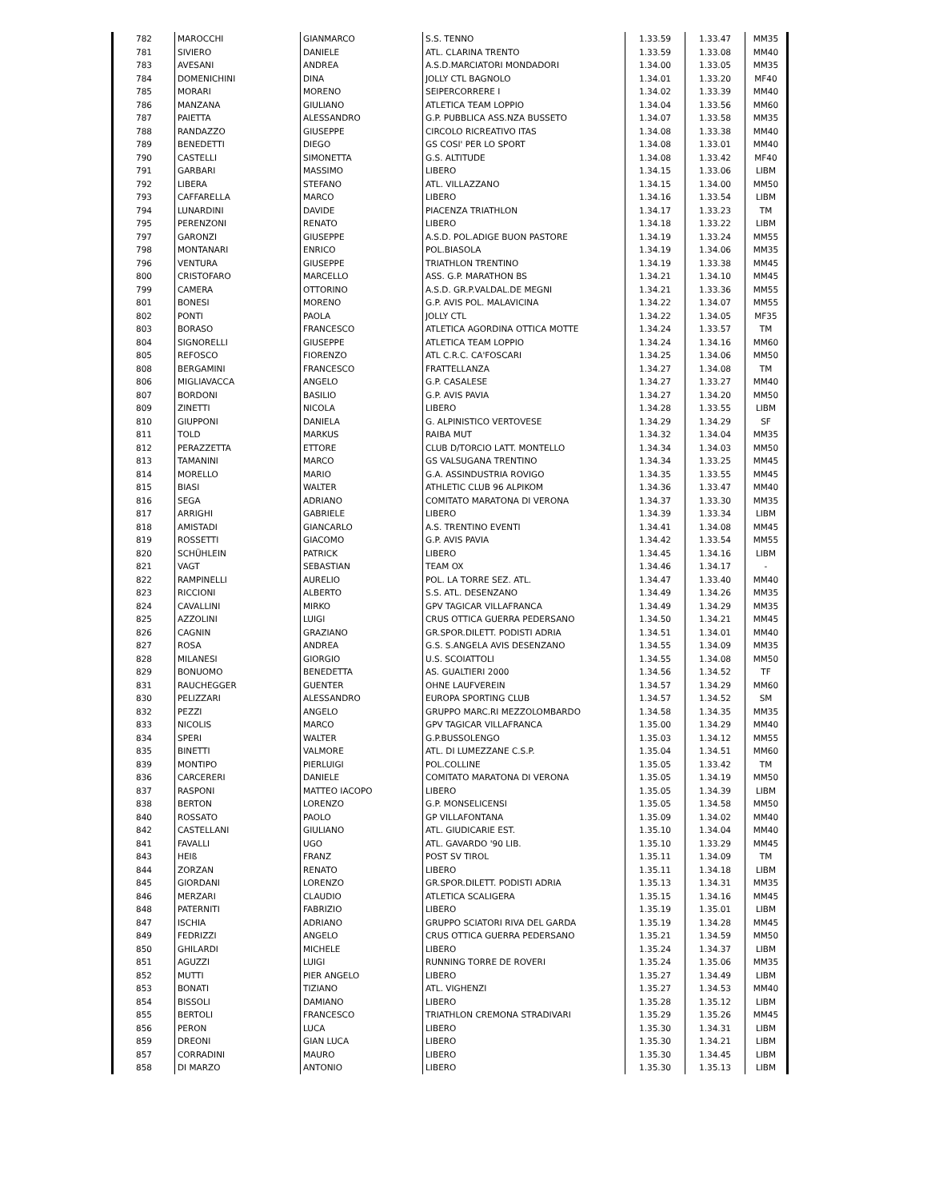| 782 | MAROCCHI | GIANMARCO | S.S. TENNO | 1.33.59 | 1.33.47 | MM35 |
| 781 | SIVIERO | DANIELE | ATL. CLARINA TRENTO | 1.33.59 | 1.33.08 | MM40 |
| 783 | AVESANI | ANDREA | A.S.D.MARCIATORI MONDADORI | 1.34.00 | 1.33.05 | MM35 |
| 784 | DOMENICHINI | DINA | JOLLY CTL BAGNOLO | 1.34.01 | 1.33.20 | MF40 |
| 785 | MORARI | MORENO | SEIPERCORRERE I | 1.34.02 | 1.33.39 | MM40 |
| 786 | MANZANA | GIULIANO | ATLETICA TEAM LOPPIO | 1.34.04 | 1.33.56 | MM60 |
| 787 | PAIETTA | ALESSANDRO | G.P. PUBBLICA ASS.NZA BUSSETO | 1.34.07 | 1.33.58 | MM35 |
| 788 | RANDAZZO | GIUSEPPE | CIRCOLO RICREATIVO ITAS | 1.34.08 | 1.33.38 | MM40 |
| 789 | BENEDETTI | DIEGO | GS COSI' PER LO SPORT | 1.34.08 | 1.33.01 | MM40 |
| 790 | CASTELLI | SIMONETTA | G.S. ALTITUDE | 1.34.08 | 1.33.42 | MF40 |
| 791 | GARBARI | MASSIMO | LIBERO | 1.34.15 | 1.33.06 | LIBM |
| 792 | LIBERA | STEFANO | ATL. VILLAZZANO | 1.34.15 | 1.34.00 | MM50 |
| 793 | CAFFARELLA | MARCO | LIBERO | 1.34.16 | 1.33.54 | LIBM |
| 794 | LUNARDINI | DAVIDE | PIACENZA TRIATHLON | 1.34.17 | 1.33.23 | TM |
| 795 | PERENZONI | RENATO | LIBERO | 1.34.18 | 1.33.22 | LIBM |
| 797 | GARONZI | GIUSEPPE | A.S.D. POL.ADIGE BUON PASTORE | 1.34.19 | 1.33.24 | MM55 |
| 798 | MONTANARI | ENRICO | POL.BIASOLA | 1.34.19 | 1.34.06 | MM35 |
| 796 | VENTURA | GIUSEPPE | TRIATHLON TRENTINO | 1.34.19 | 1.33.38 | MM45 |
| 800 | CRISTOFARO | MARCELLO | ASS. G.P. MARATHON BS | 1.34.21 | 1.34.10 | MM45 |
| 799 | CAMERA | OTTORINO | A.S.D. GR.P.VALDAL.DE MEGNI | 1.34.21 | 1.33.36 | MM55 |
| 801 | BONESI | MORENO | G.P. AVIS POL. MALAVICINA | 1.34.22 | 1.34.07 | MM55 |
| 802 | PONTI | PAOLA | JOLLY CTL | 1.34.22 | 1.34.05 | MF35 |
| 803 | BORASO | FRANCESCO | ATLETICA AGORDINA OTTICA MOTTE | 1.34.24 | 1.33.57 | TM |
| 804 | SIGNORELLI | GIUSEPPE | ATLETICA TEAM LOPPIO | 1.34.24 | 1.34.16 | MM60 |
| 805 | REFOSCO | FIORENZO | ATL C.R.C. CA'FOSCARI | 1.34.25 | 1.34.06 | MM50 |
| 808 | BERGAMINI | FRANCESCO | FRATTELLANZA | 1.34.27 | 1.34.08 | TM |
| 806 | MIGLIAVACCA | ANGELO | G.P. CASALESE | 1.34.27 | 1.33.27 | MM40 |
| 807 | BORDONI | BASILIO | G.P. AVIS PAVIA | 1.34.27 | 1.34.20 | MM50 |
| 809 | ZINETTI | NICOLA | LIBERO | 1.34.28 | 1.33.55 | LIBM |
| 810 | GIUPPONI | DANIELA | G. ALPINISTICO VERTOVESE | 1.34.29 | 1.34.29 | SF |
| 811 | TOLD | MARKUS | RAIBA MUT | 1.34.32 | 1.34.04 | MM35 |
| 812 | PERAZZETTA | ETTORE | CLUB D/TORCIO LATT. MONTELLO | 1.34.34 | 1.34.03 | MM50 |
| 813 | TAMANINI | MARCO | GS VALSUGANA TRENTINO | 1.34.34 | 1.33.25 | MM45 |
| 814 | MORELLO | MARIO | G.A. ASSINDUSTRIA ROVIGO | 1.34.35 | 1.33.55 | MM45 |
| 815 | BIASI | WALTER | ATHLETIC CLUB 96 ALPIKOM | 1.34.36 | 1.33.47 | MM40 |
| 816 | SEGA | ADRIANO | COMITATO MARATONA DI VERONA | 1.34.37 | 1.33.30 | MM35 |
| 817 | ARRIGHI | GABRIELE | LIBERO | 1.34.39 | 1.33.34 | LIBM |
| 818 | AMISTADI | GIANCARLO | A.S. TRENTINO EVENTI | 1.34.41 | 1.34.08 | MM45 |
| 819 | ROSSETTI | GIACOMO | G.P. AVIS PAVIA | 1.34.42 | 1.33.54 | MM55 |
| 820 | SCHÜHLEIN | PATRICK | LIBERO | 1.34.45 | 1.34.16 | LIBM |
| 821 | VAGT | SEBASTIAN | TEAM OX | 1.34.46 | 1.34.17 | - |
| 822 | RAMPINELLI | AURELIO | POL. LA TORRE SEZ. ATL. | 1.34.47 | 1.33.40 | MM40 |
| 823 | RICCIONI | ALBERTO | S.S. ATL. DESENZANO | 1.34.49 | 1.34.26 | MM35 |
| 824 | CAVALLINI | MIRKO | GPV TAGICAR VILLAFRANCA | 1.34.49 | 1.34.29 | MM35 |
| 825 | AZZOLINI | LUIGI | CRUS OTTICA GUERRA PEDERSANO | 1.34.50 | 1.34.21 | MM45 |
| 826 | CAGNIN | GRAZIANO | GR.SPOR.DILETT. PODISTI ADRIA | 1.34.51 | 1.34.01 | MM40 |
| 827 | ROSA | ANDREA | G.S. S.ANGELA AVIS DESENZANO | 1.34.55 | 1.34.09 | MM35 |
| 828 | MILANESI | GIORGIO | U.S. SCOIATTOLI | 1.34.55 | 1.34.08 | MM50 |
| 829 | BONUOMO | BENEDETTA | AS. GUALTIERI 2000 | 1.34.56 | 1.34.52 | TF |
| 831 | RAUCHEGGER | GUENTER | OHNE LAUFVEREIN | 1.34.57 | 1.34.29 | MM60 |
| 830 | PELIZZARI | ALESSANDRO | EUROPA SPORTING CLUB | 1.34.57 | 1.34.52 | SM |
| 832 | PEZZI | ANGELO | GRUPPO MARC.RI MEZZOLOMBARDO | 1.34.58 | 1.34.35 | MM35 |
| 833 | NICOLIS | MARCO | GPV TAGICAR VILLAFRANCA | 1.35.00 | 1.34.29 | MM40 |
| 834 | SPERI | WALTER | G.P.BUSSOLENGO | 1.35.03 | 1.34.12 | MM55 |
| 835 | BINETTI | VALMORE | ATL. DI LUMEZZANE C.S.P. | 1.35.04 | 1.34.51 | MM60 |
| 839 | MONTIPO | PIERLUIGI | POL.COLLINE | 1.35.05 | 1.33.42 | TM |
| 836 | CARCERERI | DANIELE | COMITATO MARATONA DI VERONA | 1.35.05 | 1.34.19 | MM50 |
| 837 | RASPONI | MATTEO IACOPO | LIBERO | 1.35.05 | 1.34.39 | LIBM |
| 838 | BERTON | LORENZO | G.P. MONSELICENSI | 1.35.05 | 1.34.58 | MM50 |
| 840 | ROSSATO | PAOLO | GP VILLAFONTANA | 1.35.09 | 1.34.02 | MM40 |
| 842 | CASTELLANI | GIULIANO | ATL. GIUDICARIE EST. | 1.35.10 | 1.34.04 | MM40 |
| 841 | FAVALLI | UGO | ATL. GAVARDO '90 LIB. | 1.35.10 | 1.33.29 | MM45 |
| 843 | HEIß | FRANZ | POST SV TIROL | 1.35.11 | 1.34.09 | TM |
| 844 | ZORZAN | RENATO | LIBERO | 1.35.11 | 1.34.18 | LIBM |
| 845 | GIORDANI | LORENZO | GR.SPOR.DILETT. PODISTI ADRIA | 1.35.13 | 1.34.31 | MM35 |
| 846 | MERZARI | CLAUDIO | ATLETICA SCALIGERA | 1.35.15 | 1.34.16 | MM45 |
| 848 | PATERNITI | FABRIZIO | LIBERO | 1.35.19 | 1.35.01 | LIBM |
| 847 | ISCHIA | ADRIANO | GRUPPO SCIATORI RIVA DEL GARDA | 1.35.19 | 1.34.28 | MM45 |
| 849 | FEDRIZZI | ANGELO | CRUS OTTICA GUERRA PEDERSANO | 1.35.21 | 1.34.59 | MM50 |
| 850 | GHILARDI | MICHELE | LIBERO | 1.35.24 | 1.34.37 | LIBM |
| 851 | AGUZZI | LUIGI | RUNNING TORRE DE ROVERI | 1.35.24 | 1.35.06 | MM35 |
| 852 | MUTTI | PIER ANGELO | LIBERO | 1.35.27 | 1.34.49 | LIBM |
| 853 | BONATI | TIZIANO | ATL. VIGHENZI | 1.35.27 | 1.34.53 | MM40 |
| 854 | BISSOLI | DAMIANO | LIBERO | 1.35.28 | 1.35.12 | LIBM |
| 855 | BERTOLI | FRANCESCO | TRIATHLON CREMONA STRADIVARI | 1.35.29 | 1.35.26 | MM45 |
| 856 | PERON | LUCA | LIBERO | 1.35.30 | 1.34.31 | LIBM |
| 859 | DREONI | GIAN LUCA | LIBERO | 1.35.30 | 1.34.21 | LIBM |
| 857 | CORRADINI | MAURO | LIBERO | 1.35.30 | 1.34.45 | LIBM |
| 858 | DI MARZO | ANTONIO | LIBERO | 1.35.30 | 1.35.13 | LIBM |